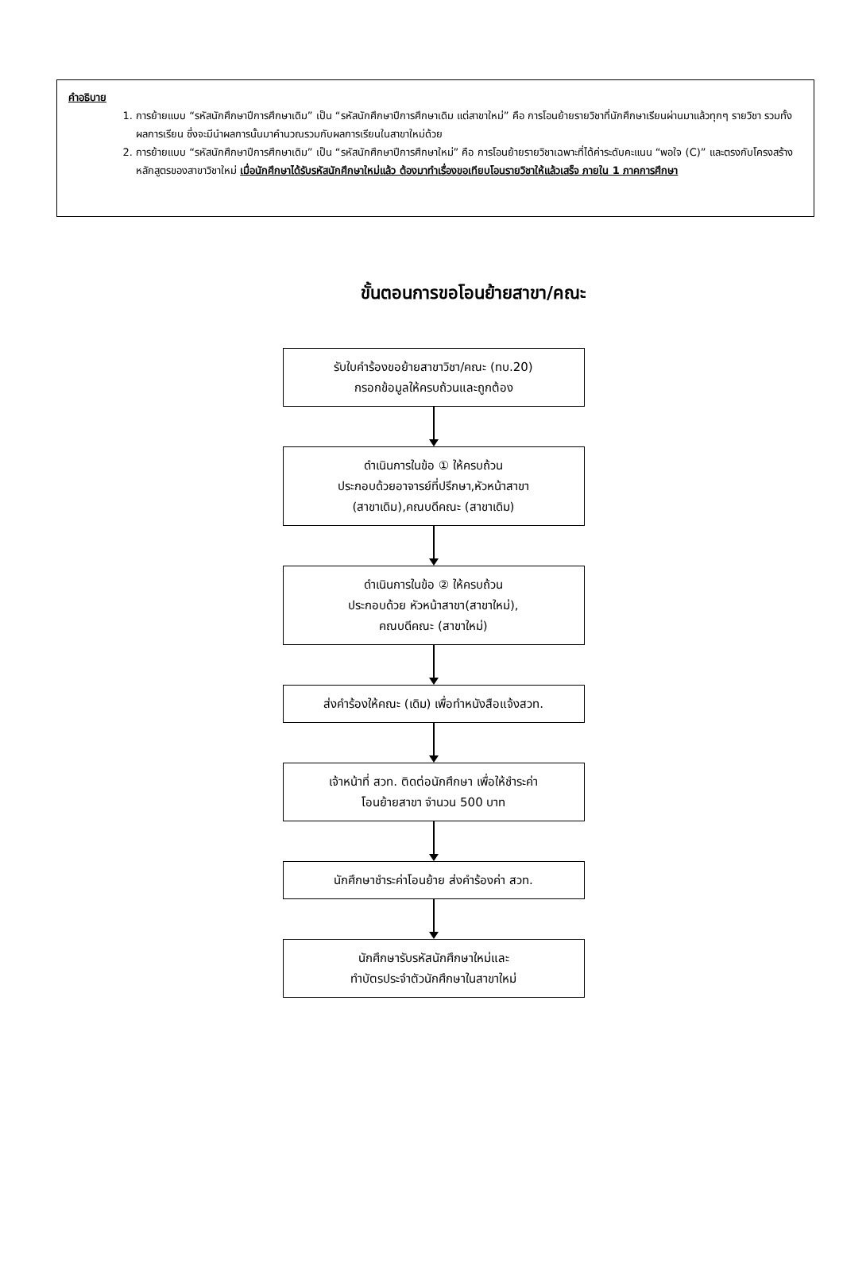คำอธิบาย
1. การย้ายแบบ “รหัสนักศึกษาปีการศึกษาเดิม” เป็น “รหัสนักศึกษาปีการศึกษาเดิม แต่สาขาใหม่” คือ การโอนย้ายรายวิชาที่นักศึกษาเรียนผ่านมาแล้วทุกๆ รายวิชา รวมทั้งผลการเรียน ซึ่งจะมีนำผลการนั้นมาคำนวณรวมกับผลการเรียนในสาขาใหม่ด้วย
2. การย้ายแบบ “รหัสนักศึกษาปีการศึกษาเดิม” เป็น “รหัสนักศึกษาปีการศึกษาใหม่” คือ การโอนย้ายรายวิชาเฉพาะที่ได้ค่าระดับคะแนน “พอใจ (C)” และตรงกับโครงสร้างหลักสูตรของสาขาวิชาใหม่ เมื่อนักศึกษาได้รับรหัสนักศึกษาใหม่แล้ว ต้องมาทำเรื่องขอเทียบโอนรายวิชาให้แล้วเสร็จ ภายใน 1 ภาคการศึกษา
ขั้นตอนการขอโอนย้ายสาขา/คณะ
รับใบคำร้องขอย้ายสาขาวิชา/คณะ (ทบ.20)
กรอกข้อมูลให้ครบถ้วนและถูกต้อง
ดำเนินการในข้อ ① ให้ครบถ้วน
ประกอบด้วยอาจารย์ที่ปรึกษา,หัวหน้าสาขา
(สาขาเดิม),คณบดีคณะ (สาขาเดิม)
ดำเนินการในข้อ ② ให้ครบถ้วน
ประกอบด้วย หัวหน้าสาขา(สาขาใหม่),
คณบดีคณะ (สาขาใหม่)
ส่งคำร้องให้คณะ (เดิม) เพื่อทำหนังสือแจ้งสวท.
เจ้าหน้าที่ สวท. ติดต่อนักศึกษา เพื่อให้ชำระค่า
โอนย้ายสาขา จำนวน 500 บาท
นักศึกษาชำระค่าโอนย้าย ส่งคำร้องค่า สวท.
นักศึกษารับรหัสนักศึกษาใหม่และ
ทำบัตรประจำตัวนักศึกษาในสาขาใหม่